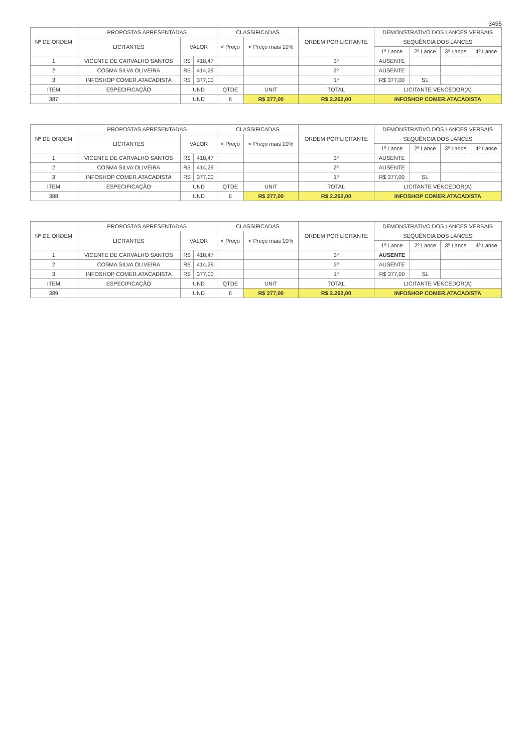3495
| Nº DE ORDEM | PROPOSTAS APRESENTADAS | | | CLASSIFICADAS | | ORDEM POR LICITANTE | DEMONSTRATIVO DOS LANCES VERBAIS | | | |
| --- | --- | --- | --- | --- | --- | --- | --- | --- | --- | --- |
| | LICITANTES | VALOR | | < Preço | < Preço mais 10% | | SEQUÊNCIA DOS LANCES | | | |
| | | | | | | | 1º Lance | 2º Lance | 3º Lance | 4º Lance |
| 1 | VICENTE DE CARVALHO SANTOS | R$ | 418,47 | | | 3º | AUSENTE | | | |
| 2 | COSMA SILVA OLIVEIRA | R$ | 414,29 | | | 2º | AUSENTE | | | |
| 3 | INFOSHOP COMER.ATACADISTA | R$ | 377,00 | | | 1º | R$ 377,00 | SL | | |
| ITEM | ESPECIFICAÇÃO | UND | | QTDE | UNIT | TOTAL | LICITANTE VENCEDOR(A) | | | |
| 387 | | UND | | 6 | R$ 377,00 | R$ 2.262,00 | INFOSHOP COMER.ATACADISTA | | | |
| Nº DE ORDEM | PROPOSTAS APRESENTADAS | | | CLASSIFICADAS | | ORDEM POR LICITANTE | DEMONSTRATIVO DOS LANCES VERBAIS | | | |
| --- | --- | --- | --- | --- | --- | --- | --- | --- | --- | --- |
| | LICITANTES | VALOR | | < Preço | < Preço mais 10% | | SEQUÊNCIA DOS LANCES | | | |
| | | | | | | | 1º Lance | 2º Lance | 3º Lance | 4º Lance |
| 1 | VICENTE DE CARVALHO SANTOS | R$ | 418,47 | | | 3º | AUSENTE | | | |
| 2 | COSMA SILVA OLIVEIRA | R$ | 414,29 | | | 2º | AUSENTE | | | |
| 3 | INFOSHOP COMER.ATACADISTA | R$ | 377,00 | | | 1º | R$ 377,00 | SL | | |
| ITEM | ESPECIFICAÇÃO | UND | | QTDE | UNIT | TOTAL | LICITANTE VENCEDOR(A) | | | |
| 388 | | UND | | 6 | R$ 377,00 | R$ 2.262,00 | INFOSHOP COMER.ATACADISTA | | | |
| Nº DE ORDEM | PROPOSTAS APRESENTADAS | | | CLASSIFICADAS | | ORDEM POR LICITANTE | DEMONSTRATIVO DOS LANCES VERBAIS | | | |
| --- | --- | --- | --- | --- | --- | --- | --- | --- | --- | --- |
| | LICITANTES | VALOR | | < Preço | < Preço mais 10% | | SEQUÊNCIA DOS LANCES | | | |
| | | | | | | | 1º Lance | 2º Lance | 3º Lance | 4º Lance |
| 1 | VICENTE DE CARVALHO SANTOS | R$ | 418,47 | | | 3º | AUSENTE | | | |
| 2 | COSMA SILVA OLIVEIRA | R$ | 414,29 | | | 2º | AUSENTE | | | |
| 3 | INFOSHOP COMER.ATACADISTA | R$ | 377,00 | | | 1º | R$ 377,00 | SL | | |
| ITEM | ESPECIFICAÇÃO | UND | | QTDE | UNIT | TOTAL | LICITANTE VENCEDOR(A) | | | |
| 389 | | UND | | 6 | R$ 377,00 | R$ 2.262,00 | INFOSHOP COMER.ATACADISTA | | | |